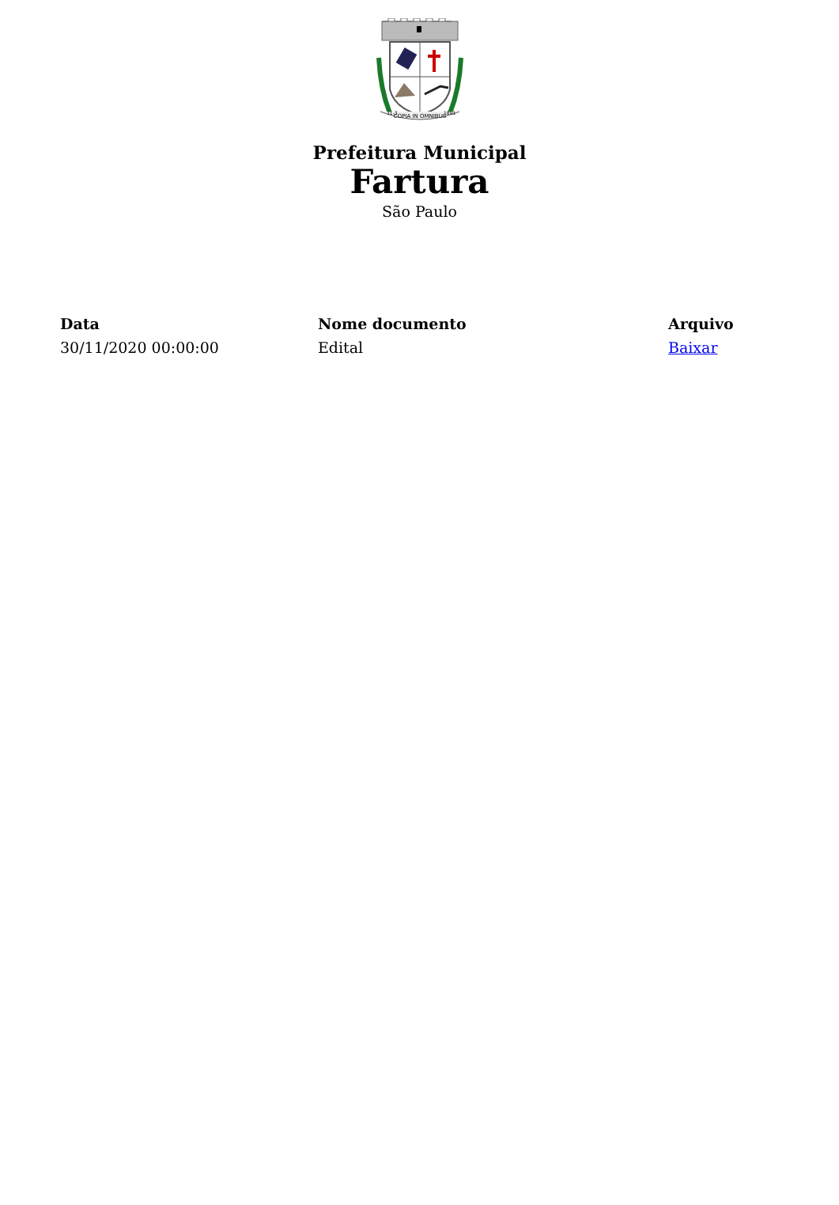COPIA IN OMNIBUS
31-3
1891
Prefeitura Municipal
Fartura
São Paulo
| Data | Nome documento | Arquivo |
| --- | --- | --- |
| 30/11/2020 00:00:00 | Edital | Baixar |